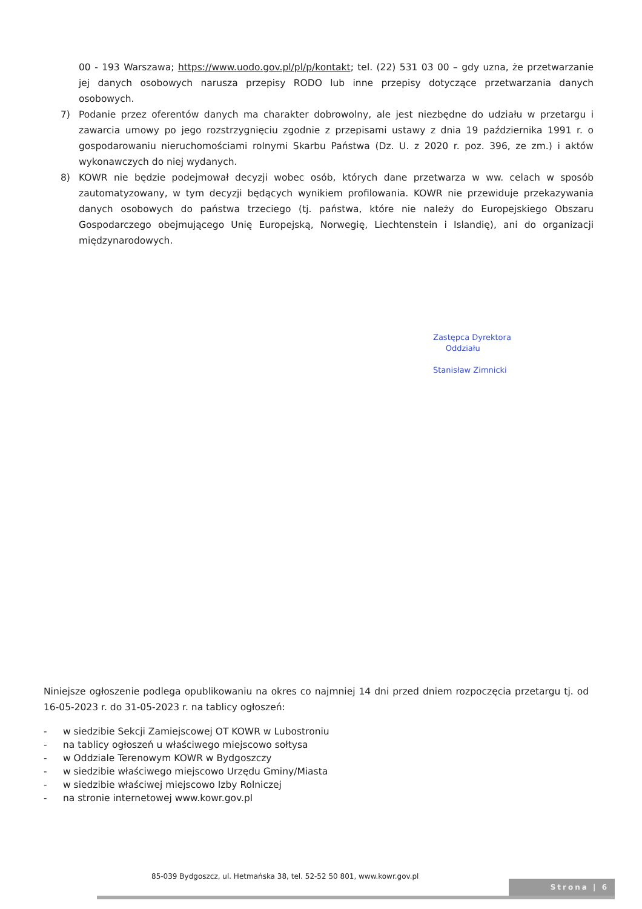00 - 193 Warszawa; https://www.uodo.gov.pl/pl/p/kontakt; tel. (22) 531 03 00 – gdy uzna, że przetwarzanie jej danych osobowych narusza przepisy RODO lub inne przepisy dotyczące przetwarzania danych osobowych.
7) Podanie przez oferentów danych ma charakter dobrowolny, ale jest niezbędne do udziału w przetargu i zawarcia umowy po jego rozstrzygnięciu zgodnie z przepisami ustawy z dnia 19 października 1991 r. o gospodarowaniu nieruchomościami rolnymi Skarbu Państwa (Dz. U. z 2020 r. poz. 396, ze zm.) i aktów wykonawczych do niej wydanych.
8) KOWR nie będzie podejmował decyzji wobec osób, których dane przetwarza w ww. celach w sposób zautomatyzowany, w tym decyzji będących wynikiem profilowania. KOWR nie przewiduje przekazywania danych osobowych do państwa trzeciego (tj. państwa, które nie należy do Europejskiego Obszaru Gospodarczego obejmującego Unię Europejską, Norwegię, Liechtenstein i Islandię), ani do organizacji międzynarodowych.
Zastępca Dyrektora
Oddziału
Stanisław Zimnicki
Niniejsze ogłoszenie podlega opublikowaniu na okres co najmniej 14 dni przed dniem rozpoczęcia przetargu tj. od 16-05-2023 r. do 31-05-2023 r. na tablicy ogłoszeń:
- w siedzibie Sekcji Zamiejscowej OT KOWR w Lubostroniu
- na tablicy ogłoszeń u właściwego miejscowo sołtysa
- w Oddziale Terenowym KOWR w Bydgoszczy
- w siedzibie właściwego miejscowo Urzędu Gminy/Miasta
- w siedzibie właściwej miejscowo Izby Rolniczej
- na stronie internetowej www.kowr.gov.pl
85-039 Bydgoszcz, ul. Hetmańska 38, tel. 52-52 50 801, www.kowr.gov.pl
Strona | 6